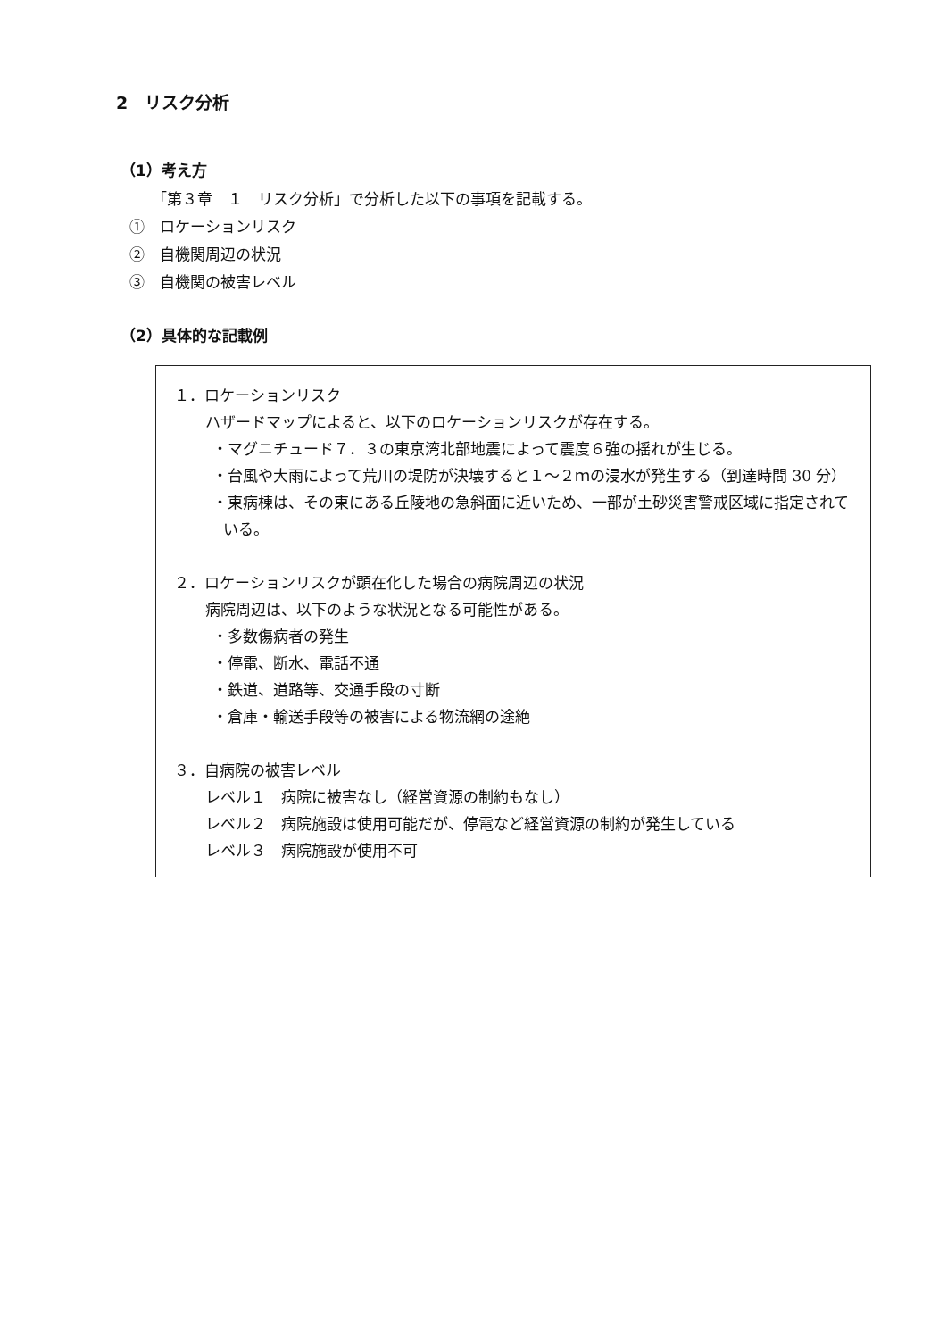2　リスク分析
（1）考え方
「第３章　１　リスク分析」で分析した以下の事項を記載する。
①　ロケーションリスク
②　自機関周辺の状況
③　自機関の被害レベル
（2）具体的な記載例
１．ロケーションリスク
ハザードマップによると、以下のロケーションリスクが存在する。
・マグニチュード７．３の東京湾北部地震によって震度６強の揺れが生じる。
・台風や大雨によって荒川の堤防が決壊すると１～２ｍの浸水が発生する（到達時間 30 分）
・東病棟は、その東にある丘陵地の急斜面に近いため、一部が土砂災害警戒区域に指定されている。
２．ロケーションリスクが顕在化した場合の病院周辺の状況
病院周辺は、以下のような状況となる可能性がある。
・多数傷病者の発生
・停電、断水、電話不通
・鉄道、道路等、交通手段の寸断
・倉庫・輸送手段等の被害による物流網の途絶
３．自病院の被害レベル
レベル１　病院に被害なし（経営資源の制約もなし）
レベル２　病院施設は使用可能だが、停電など経営資源の制約が発生している
レベル３　病院施設が使用不可